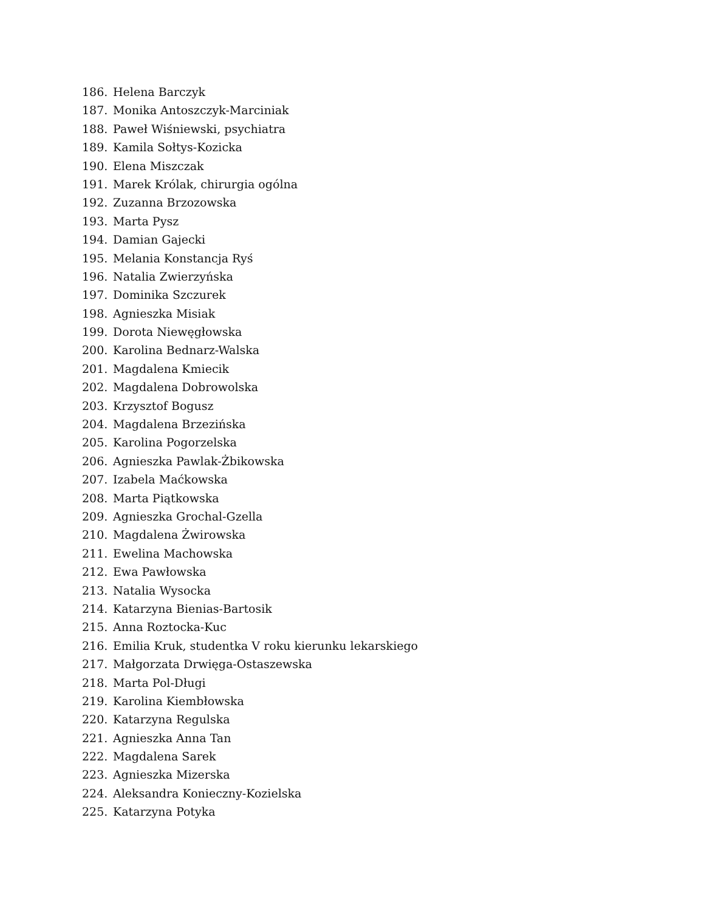186. Helena Barczyk
187. Monika Antoszczyk-Marciniak
188. Paweł Wiśniewski, psychiatra
189. Kamila Sołtys-Kozicka
190. Elena Miszczak
191. Marek Królak, chirurgia ogólna
192. Zuzanna Brzozowska
193. Marta Pysz
194. Damian Gajecki
195. Melania Konstancja Ryś
196. Natalia Zwierzyńska
197. Dominika Szczurek
198. Agnieszka Misiak
199. Dorota Niewęgłowska
200. Karolina Bednarz-Walska
201. Magdalena Kmiecik
202. Magdalena Dobrowolska
203. Krzysztof Bogusz
204. Magdalena Brzezińska
205. Karolina Pogorzelska
206. Agnieszka Pawlak-Żbikowska
207. Izabela Maćkowska
208. Marta Piątkowska
209. Agnieszka Grochal-Gzella
210. Magdalena Żwirowska
211. Ewelina Machowska
212. Ewa Pawłowska
213. Natalia Wysocka
214. Katarzyna Bienias-Bartosik
215. Anna Roztocka-Kuc
216. Emilia Kruk, studentka V roku kierunku lekarskiego
217. Małgorzata Drwięga-Ostaszewska
218. Marta Pol-Długi
219. Karolina Kiembłowska
220. Katarzyna Regulska
221. Agnieszka Anna Tan
222. Magdalena Sarek
223. Agnieszka Mizerska
224. Aleksandra Konieczny-Kozielska
225. Katarzyna Potyka